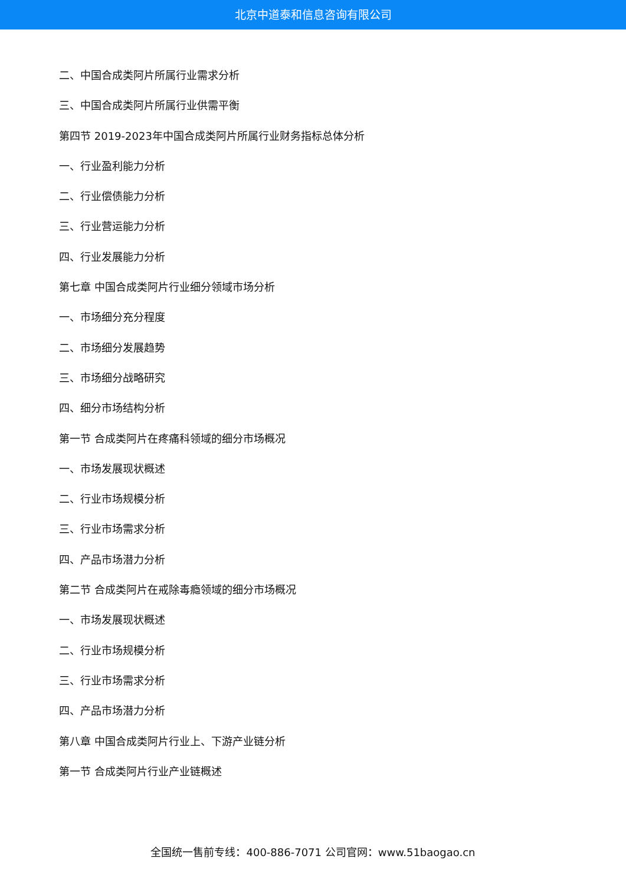北京中道泰和信息咨询有限公司
二、中国合成类阿片所属行业需求分析
三、中国合成类阿片所属行业供需平衡
第四节 2019-2023年中国合成类阿片所属行业财务指标总体分析
一、行业盈利能力分析
二、行业偿债能力分析
三、行业营运能力分析
四、行业发展能力分析
第七章 中国合成类阿片行业细分领域市场分析
一、市场细分充分程度
二、市场细分发展趋势
三、市场细分战略研究
四、细分市场结构分析
第一节 合成类阿片在疼痛科领域的细分市场概况
一、市场发展现状概述
二、行业市场规模分析
三、行业市场需求分析
四、产品市场潜力分析
第二节 合成类阿片在戒除毒瘾领域的细分市场概况
一、市场发展现状概述
二、行业市场规模分析
三、行业市场需求分析
四、产品市场潜力分析
第八章 中国合成类阿片行业上、下游产业链分析
第一节 合成类阿片行业产业链概述
全国统一售前专线：400-886-7071 公司官网：www.51baogao.cn